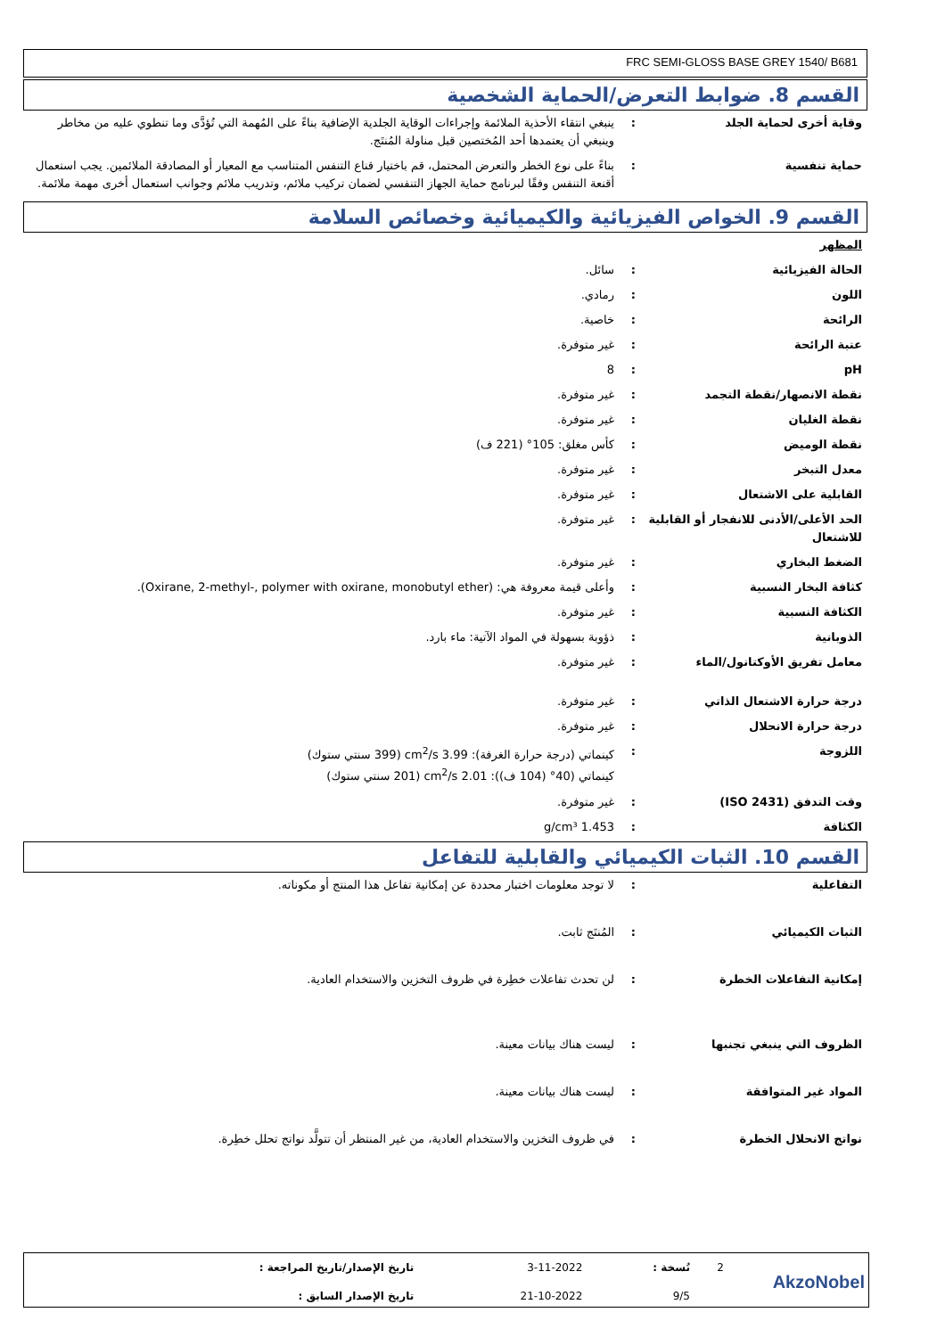FRC SEMI-GLOSS BASE GREY 1540/ B681
القسم 8. ضوابط التعرض/الحماية الشخصية
| وقاية أخرى لحماية الجلد | : | ينبغي انتقاء الأحذية الملائمة وإجراءات الوقاية الجلدية الإضافية بناءً على المُهمة التي تُؤدَّى وما تنطوي عليه من مخاطر وينبغي أن يعتمدها أحد المُختصين قبل مناولة المُنتَج. |
| حماية تنفسية | : | بناءً على نوع الخطر والتعرض المحتمل، قم باختيار قناع التنفس المتناسب مع المعيار أو المصادقة الملائمين. يجب استعمال أقنعة التنفس وفقًا لبرنامج حماية الجهاز التنفسي لضمان تركيب ملائم، وتدريب ملائم وجوانب استعمال أخرى مهمة ملائمة. |
القسم 9. الخواص الفيزيائية والكيميائية وخصائص السلامة
| المظهر | | |
| الحالة الفيزيائية | : | سائل. |
| اللون | : | رمادي. |
| الرائحة | : | خاصية. |
| عتبة الرائحة | : | غير متوفرة. |
| pH | : | 8 |
| نقطة الانصهار/نقطة التجمد | : | غير متوفرة. |
| نقطة الغليان | : | غير متوفرة. |
| نقطة الوميض | : | كأس مغلق: 105° (221 ف) |
| معدل التبخر | : | غير متوفرة. |
| القابلية على الاشتعال | : | غير متوفرة. |
| الحد الأعلى/الأدنى للانفجار أو القابلية للاشتعال | : | غير متوفرة. |
| الضغط البخاري | : | غير متوفرة. |
| كثافة البخار النسبية | : | وأعلى قيمة معروفة هي: (Oxirane, 2-methyl-, polymer with oxirane, monobutyl ether). |
| الكثافة النسبية | : | غير متوفرة. |
| الذوبانية | : | ذؤوبة بسهولة في المواد الآتية: ماء بارد. |
| معامل تفريق الأوكتانول/الماء | : | غير متوفرة. |
| درجة حرارة الاشتعال الذاتي | : | غير متوفرة. |
| درجة حرارة الانحلال | : | غير متوفرة. |
| اللزوجة | : | كينماتي (درجة حرارة الغرفة): 3.99 cm<sup>2</sup>/s (399 سنتي ستوك) كينماتي (40° (104 ف)): 2.01 cm<sup>2</sup>/s (201 سنتي ستوك) |
| وقت التدفق (ISO 2431) | : | غير متوفرة. |
| الكثافة | : | 1.453 g/cm³ |
القسم 10. الثبات الكيميائي والقابلية للتفاعل
| التفاعلية | : | لا توجد معلومات اختبار محددة عن إمكانية تفاعل هذا المنتج أو مكوناته. |
| الثبات الكيميائي | : | المُنتَج ثابت. |
| إمكانية التفاعلات الخطرة | : | لن تحدث تفاعلات خطِرة في ظروف التخزين والاستخدام العادية. |
| الظروف التي ينبغي تجنبها | : | ليست هناك بيانات معينة. |
| المواد غير المتوافقة | : | ليست هناك بيانات معينة. |
| نواتج الانحلال الخطرة | : | في ظروف التخزين والاستخدام العادية، من غير المنتظر أن تتولَّد نواتج تحلل خطِرة. |
| AkzoNobel | 2 | نُسخة : | 3-11-2022 | تاريخ الإصدار/تاريخ المراجعة : |
| | | 9/5 | 21-10-2022 | تاريخ الإصدار السابق : |